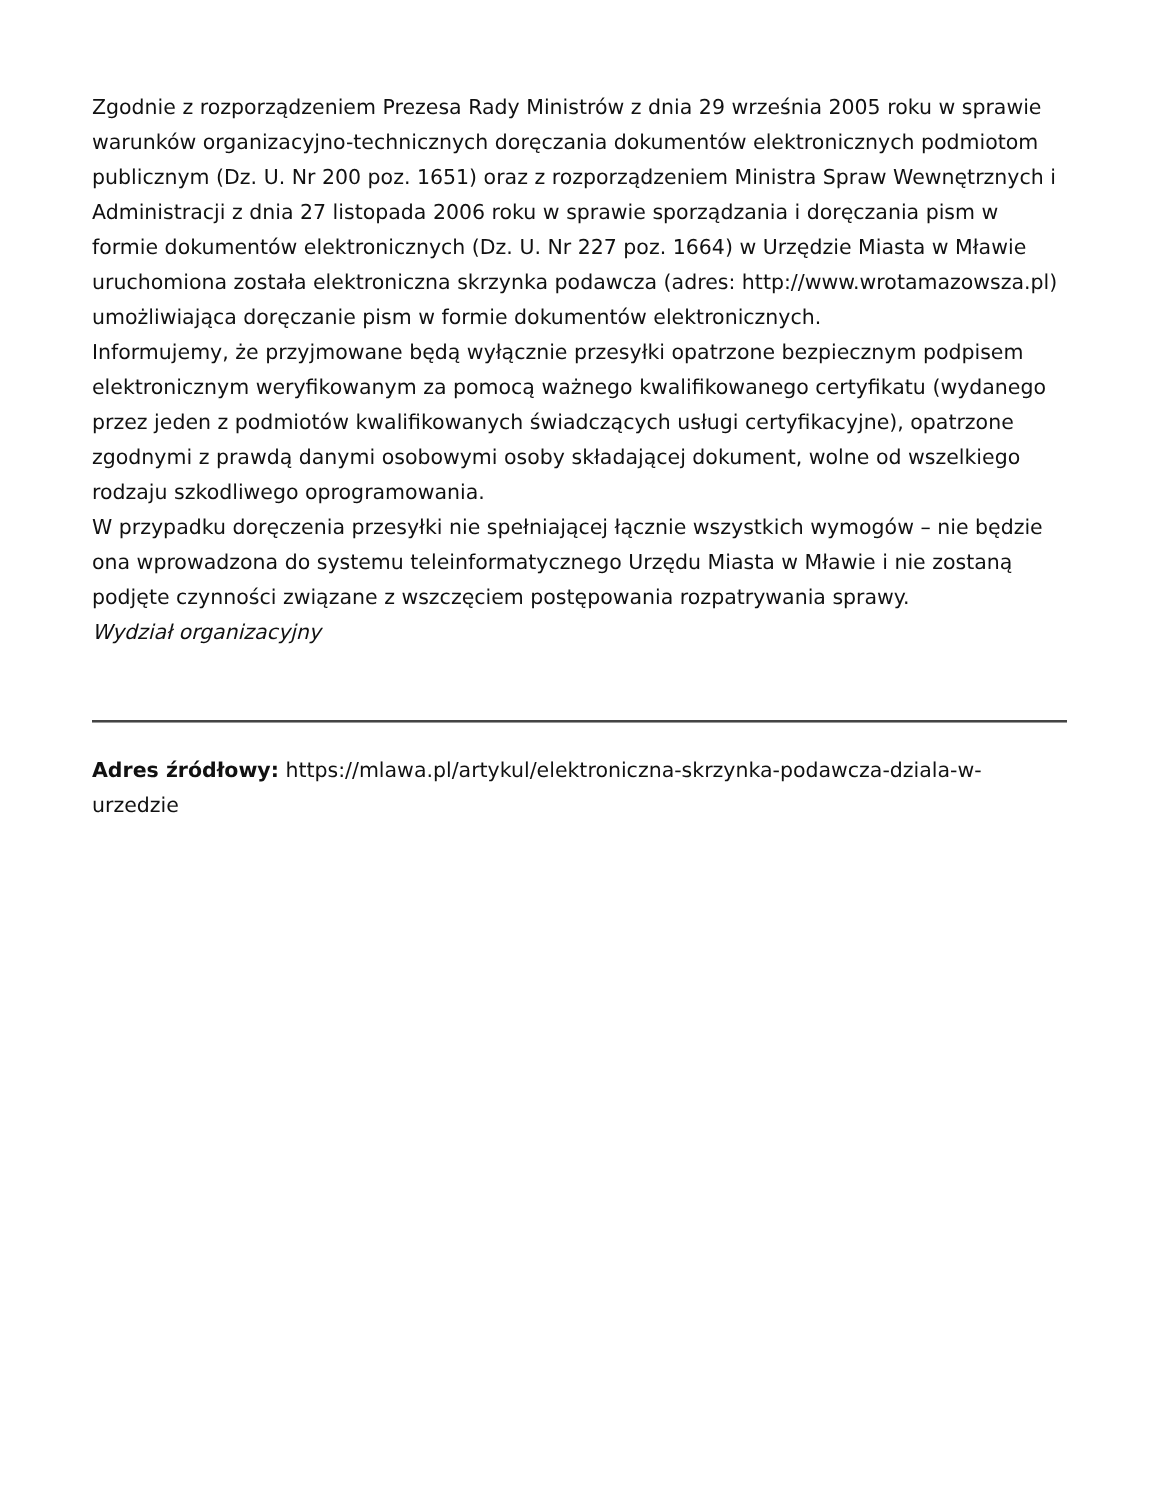Zgodnie z rozporządzeniem Prezesa Rady Ministrów z dnia 29 września 2005 roku w sprawie warunków organizacyjno-technicznych doręczania dokumentów elektronicznych podmiotom publicznym (Dz. U. Nr 200 poz. 1651) oraz z rozporządzeniem Ministra Spraw Wewnętrznych i Administracji z dnia 27 listopada 2006 roku w sprawie sporządzania i doręczania pism w formie dokumentów elektronicznych (Dz. U. Nr 227 poz. 1664) w Urzędzie Miasta w Mławie uruchomiona została elektroniczna skrzynka podawcza (adres: http://www.wrotamazowsza.pl) umożliwiająca doręczanie pism w formie dokumentów elektronicznych.
Informujemy, że przyjmowane będą wyłącznie przesyłki opatrzone bezpiecznym podpisem elektronicznym weryfikowanym za pomocą ważnego kwalifikowanego certyfikatu (wydanego przez jeden z podmiotów kwalifikowanych świadczących usługi certyfikacyjne), opatrzone zgodnymi z prawdą danymi osobowymi osoby składającej dokument, wolne od wszelkiego rodzaju szkodliwego oprogramowania.
W przypadku doręczenia przesyłki nie spełniającej łącznie wszystkich wymogów – nie będzie ona wprowadzona do systemu teleinformatycznego Urzędu Miasta w Mławie i nie zostaną podjęte czynności związane z wszczęciem postępowania rozpatrywania sprawy.
Wydział organizacyjny
Adres źródłowy: https://mlawa.pl/artykul/elektroniczna-skrzynka-podawcza-dziala-w-urzedzie